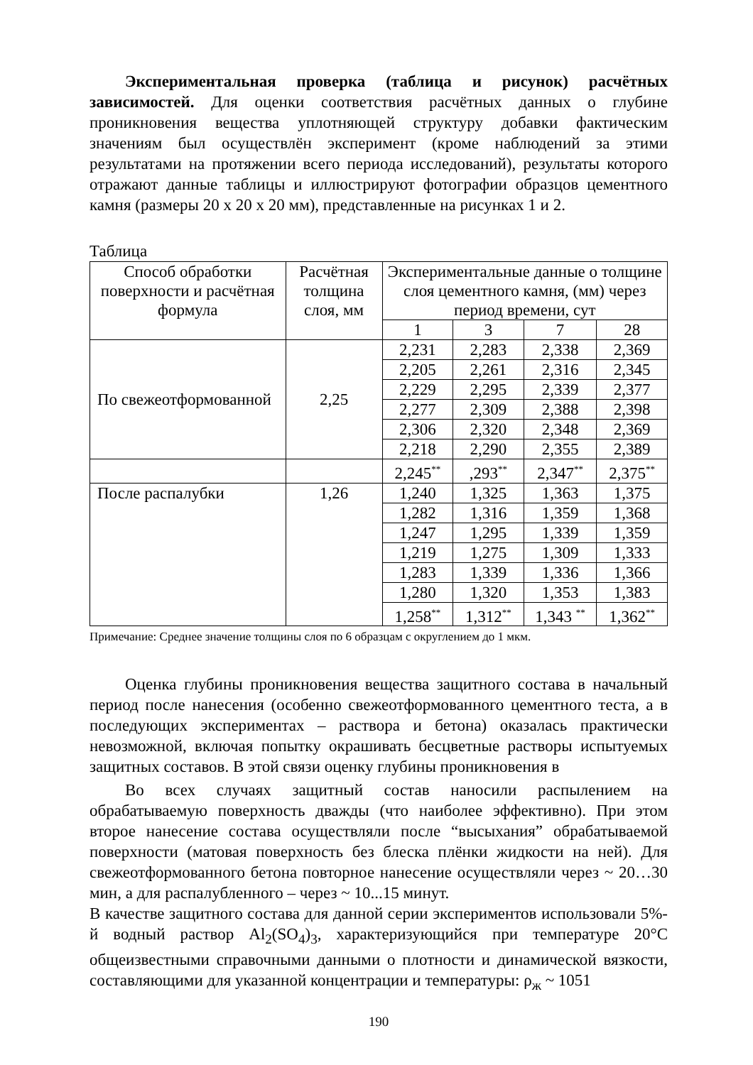Экспериментальная проверка (таблица и рисунок) расчётных зависимостей. Для оценки соответствия расчётных данных о глубине проникновения вещества уплотняющей структуру добавки фактическим значениям был осуществлён эксперимент (кроме наблюдений за этими результатами на протяжении всего периода исследований), результаты которого отражают данные таблицы и иллюстрируют фотографии образцов цементного камня (размеры 20 х 20 х 20 мм), представленные на рисунках 1 и 2.
Таблица
| Способ обработки поверхности и расчётная формула | Расчётная толщина слоя, мм | Экспериментальные данные о толщине слоя цементного камня, (мм) через период времени, сут | | | |
| --- | --- | --- | --- | --- | --- |
| | | 1 | 3 | 7 | 28 |
| По свежеотформованной | 2,25 | 2,231 | 2,283 | 2,338 | 2,369 |
| | | 2,205 | 2,261 | 2,316 | 2,345 |
| | | 2,229 | 2,295 | 2,339 | 2,377 |
| | | 2,277 | 2,309 | 2,388 | 2,398 |
| | | 2,306 | 2,320 | 2,348 | 2,369 |
| | | 2,218 | 2,290 | 2,355 | 2,389 |
| | | 2,245<sup>**</sup> | ,293<sup>**</sup> | 2,347<sup>**</sup> | 2,375<sup>**</sup> |
| После распалубки | 1,26 | 1,240 | 1,325 | 1,363 | 1,375 |
| | | 1,282 | 1,316 | 1,359 | 1,368 |
| | | 1,247 | 1,295 | 1,339 | 1,359 |
| | | 1,219 | 1,275 | 1,309 | 1,333 |
| | | 1,283 | 1,339 | 1,336 | 1,366 |
| | | 1,280 | 1,320 | 1,353 | 1,383 |
| | | 1,258<sup>**</sup> | 1,312<sup>**</sup> | 1,343 <sup>**</sup> | 1,362<sup>**</sup> |
Примечание: Среднее значение толщины слоя по 6 образцам с округлением до 1 мкм.
Оценка глубины проникновения вещества защитного состава в начальный период после нанесения (особенно свежеотформованного цементного теста, а в последующих экспериментах – раствора и бетона) оказалась практически невозможной, включая попытку окрашивать бесцветные растворы испытуемых защитных составов. В этой связи оценку глубины проникновения в
Во всех случаях защитный состав наносили распылением на обрабатываемую поверхность дважды (что наиболее эффективно). При этом второе нанесение состава осуществляли после “высыхания” обрабатываемой поверхности (матовая поверхность без блеска плёнки жидкости на ней). Для свежеотформованного бетона повторное нанесение осуществляли через ~ 20…30 мин, а для распалубленного – через ~ 10...15 минут.
В качестве защитного состава для данной серии экспериментов использовали 5%-й водный раствор Al<sub>2</sub>(SO<sub>4</sub>)<sub>3</sub>, характеризующийся при температуре 20°С общеизвестными справочными данными о плотности и динамической вязкости, составляющими для указанной концентрации и температуры: ρ<sub>ж</sub> ~ 1051
190